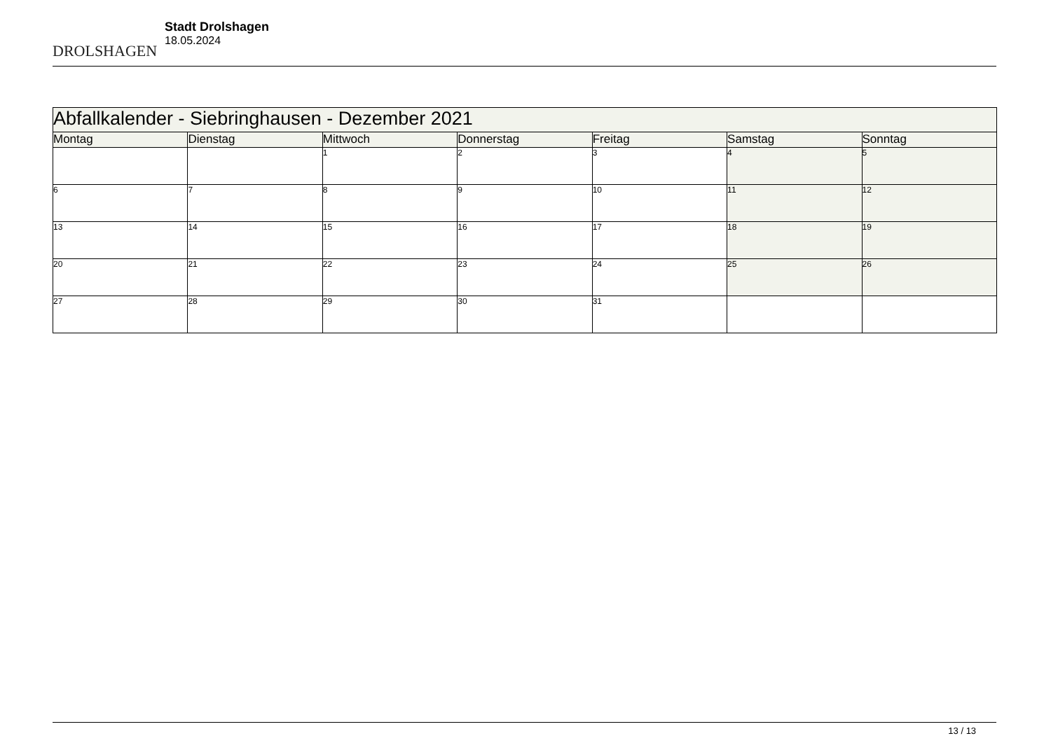DROLSHAGEN
Stadt Drolshagen
18.05.2024
| Abfallkalender - Siebringhausen - Dezember 2021 | | | | | | |
| Montag | Dienstag | Mittwoch | Donnerstag | Freitag | Samstag | Sonntag |
| | | 1 | 2 | 3 | 4 | 5 |
| 6 | 7 | 8 | 9 | 10 | 11 | 12 |
| 13 | 14 | 15 | 16 | 17 | 18 | 19 |
| 20 | 21 | 22 | 23 | 24 | 25 | 26 |
| 27 | 28 | 29 | 30 | 31 | | |
13 / 13